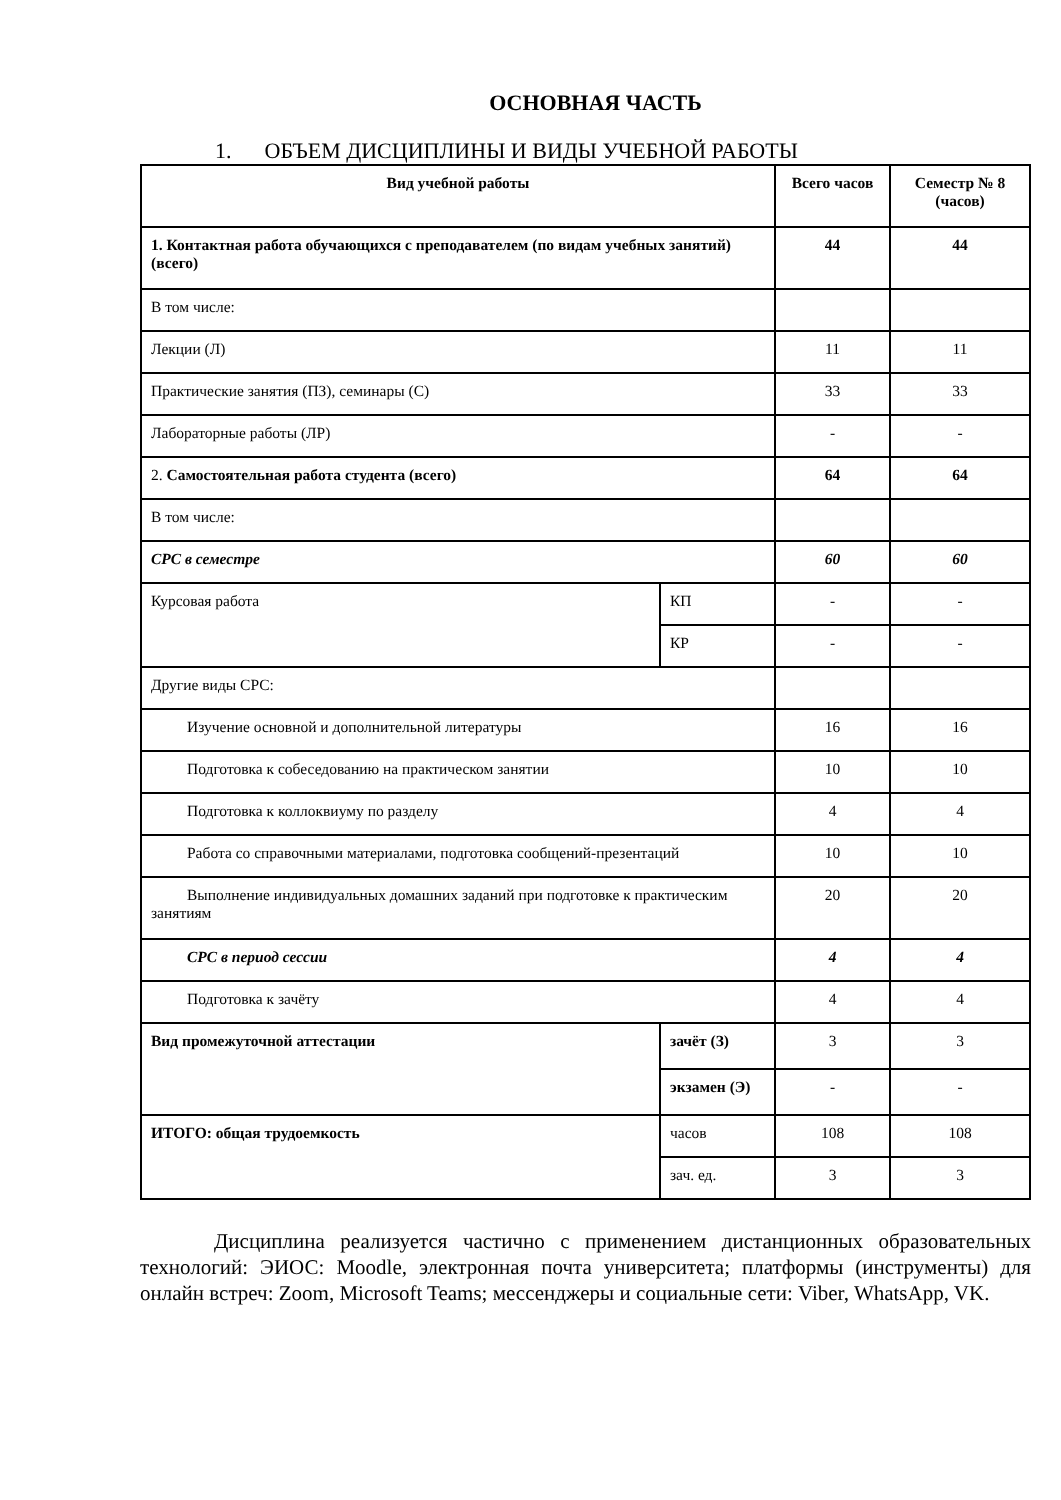ОСНОВНАЯ ЧАСТЬ
1. ОБЪЕМ ДИСЦИПЛИНЫ И ВИДЫ УЧЕБНОЙ РАБОТЫ
| Вид учебной работы | | Всего часов | Семестр № 8 (часов) |
| --- | --- | --- | --- |
| 1. Контактная работа обучающихся с преподавателем (по видам учебных занятий) (всего) | | 44 | 44 |
| В том числе: | | | |
| Лекции (Л) | | 11 | 11 |
| Практические занятия (ПЗ), семинары (С) | | 33 | 33 |
| Лабораторные работы (ЛР) | | - | - |
| 2. Самостоятельная работа студента (всего) | | 64 | 64 |
| В том числе: | | | |
| СРС в семестре | | 60 | 60 |
| Курсовая работа | КП | - | - |
| | КР | - | - |
| Другие виды СРС: | | | |
| Изучение основной и дополнительной литературы | | 16 | 16 |
| Подготовка к собеседованию на практическом занятии | | 10 | 10 |
| Подготовка к коллоквиуму по разделу | | 4 | 4 |
| Работа со справочными материалами, подготовка сообщений-презентаций | | 10 | 10 |
| Выполнение индивидуальных домашних заданий при подготовке к практическим занятиям | | 20 | 20 |
| СРС в период сессии | | 4 | 4 |
| Подготовка к зачёту | | 4 | 4 |
| Вид промежуточной аттестации | зачёт (З) | 3 | 3 |
| | экзамен (Э) | - | - |
| ИТОГО: общая трудоемкость | часов | 108 | 108 |
| | зач. ед. | 3 | 3 |
Дисциплина реализуется частично с применением дистанционных образовательных технологий: ЭИОС: Moodle, электронная почта университета; платформы (инструменты) для онлайн встреч: Zoom, Microsoft Teams; мессенджеры и социальные сети: Viber, WhatsApp, VK.